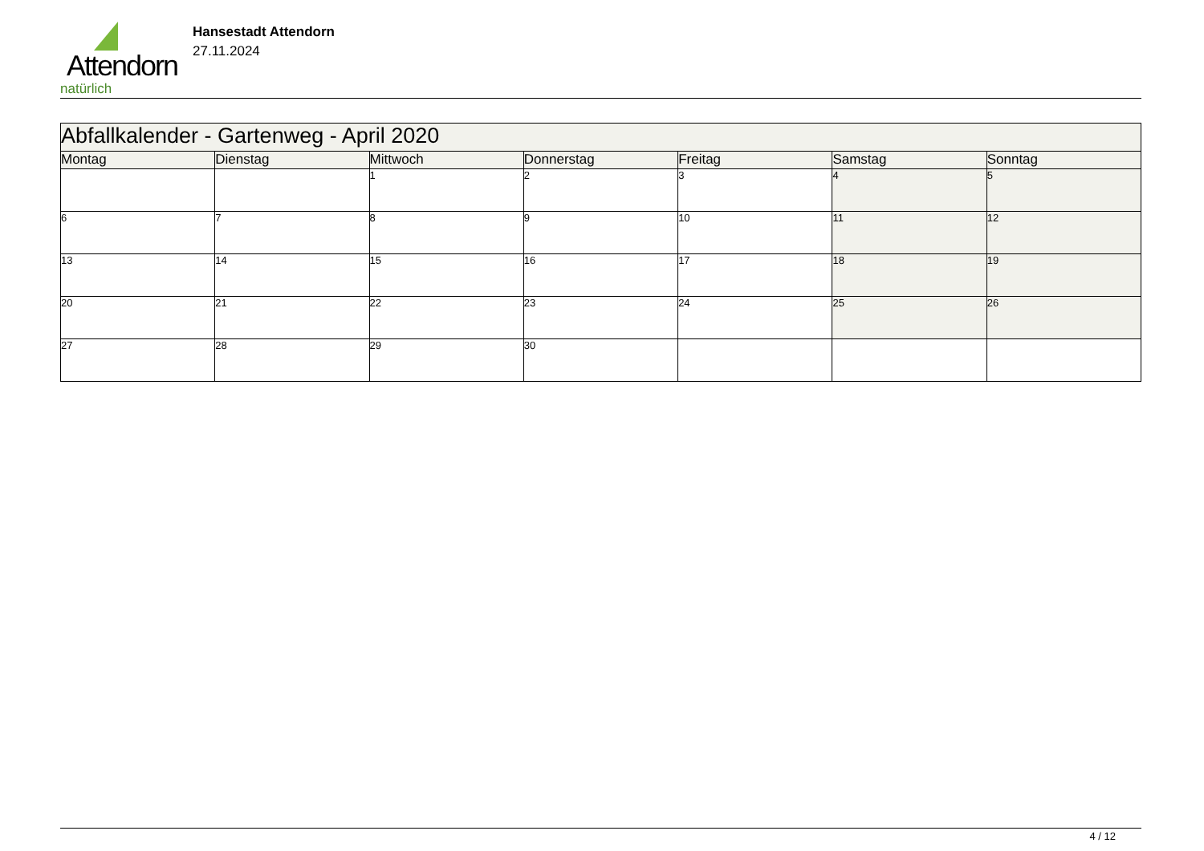Attendorn
natürlich
Hansestadt Attendorn
27.11.2024
| Abfallkalender - Gartenweg - April 2020 | | | | | | |
| --- | --- | --- | --- | --- | --- | --- |
| Montag | Dienstag | Mittwoch | Donnerstag | Freitag | Samstag | Sonntag |
| | | 1 | 2 | 3 | 4 | 5 |
| 6 | 7 | 8 | 9 | 10 | 11 | 12 |
| 13 | 14 | 15 | 16 | 17 | 18 | 19 |
| 20 | 21 | 22 | 23 | 24 | 25 | 26 |
| 27 | 28 | 29 | 30 | | | |
4 / 12